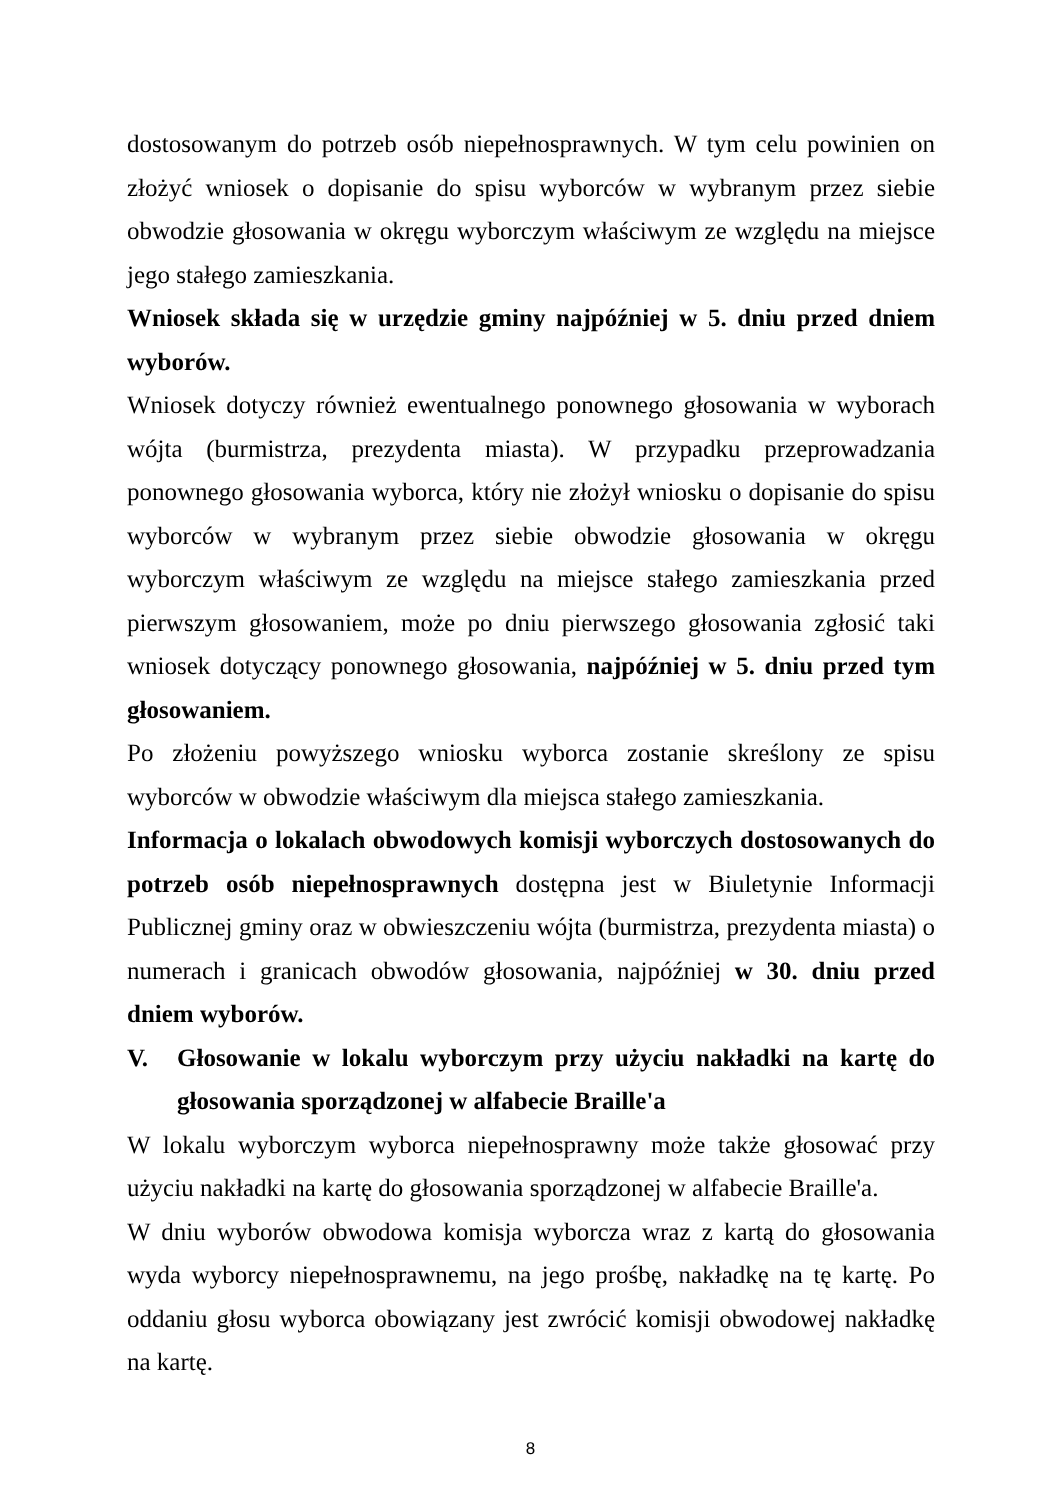dostosowanym do potrzeb osób niepełnosprawnych. W tym celu powinien on złożyć wniosek o dopisanie do spisu wyborców w wybranym przez siebie obwodzie głosowania w okręgu wyborczym właściwym ze względu na miejsce jego stałego zamieszkania.
Wniosek składa się w urzędzie gminy najpóźniej w 5. dniu przed dniem wyborów.
Wniosek dotyczy również ewentualnego ponownego głosowania w wyborach wójta (burmistrza, prezydenta miasta). W przypadku przeprowadzania ponownego głosowania wyborca, który nie złożył wniosku o dopisanie do spisu wyborców w wybranym przez siebie obwodzie głosowania w okręgu wyborczym właściwym ze względu na miejsce stałego zamieszkania przed pierwszym głosowaniem, może po dniu pierwszego głosowania zgłosić taki wniosek dotyczący ponownego głosowania, najpóźniej w 5. dniu przed tym głosowaniem.
Po złożeniu powyższego wniosku wyborca zostanie skreślony ze spisu wyborców w obwodzie właściwym dla miejsca stałego zamieszkania.
Informacja o lokalach obwodowych komisji wyborczych dostosowanych do potrzeb osób niepełnosprawnych dostępna jest w Biuletynie Informacji Publicznej gminy oraz w obwieszczeniu wójta (burmistrza, prezydenta miasta) o numerach i granicach obwodów głosowania, najpóźniej w 30. dniu przed dniem wyborów.
V. Głosowanie w lokalu wyborczym przy użyciu nakładki na kartę do głosowania sporządzonej w alfabecie Braille'a
W lokalu wyborczym wyborca niepełnosprawny może także głosować przy użyciu nakładki na kartę do głosowania sporządzonej w alfabecie Braille'a.
W dniu wyborów obwodowa komisja wyborcza wraz z kartą do głosowania wyda wyborcy niepełnosprawnemu, na jego prośbę, nakładkę na tę kartę. Po oddaniu głosu wyborca obowiązany jest zwrócić komisji obwodowej nakładkę na kartę.
8